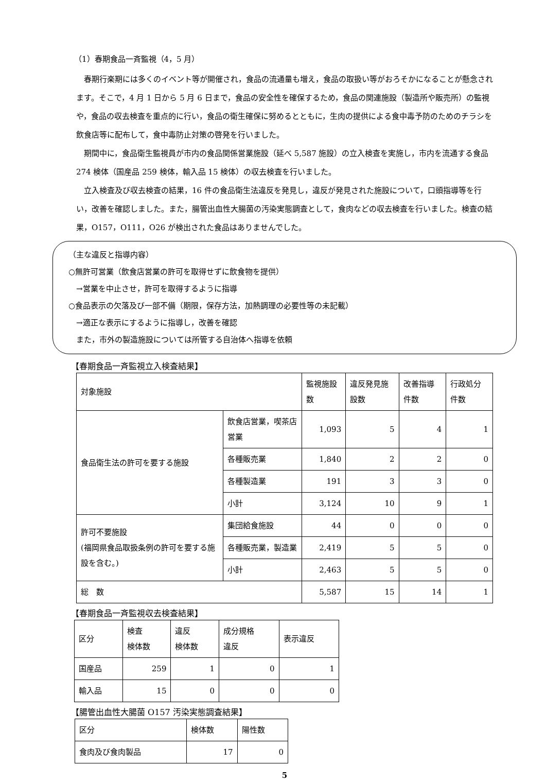（1）春期食品一斉監視（4，5 月）
春期行楽期には多くのイベント等が開催され，食品の流通量も増え，食品の取扱い等がおろそかになることが懸念されます。そこで，4 月 1 日から 5 月 6 日まで，食品の安全性を確保するため，食品の関連施設（製造所や販売所）の監視や，食品の収去検査を重点的に行い，食品の衛生確保に努めるとともに，生肉の提供による食中毒予防のためのチラシを飲食店等に配布して，食中毒防止対策の啓発を行いました。
期間中に，食品衛生監視員が市内の食品関係営業施設（延べ 5,587 施設）の立入検査を実施し，市内を流通する食品 274 検体（国産品 259 検体，輸入品 15 検体）の収去検査を行いました。
立入検査及び収去検査の結果，16 件の食品衛生法違反を発見し，違反が発見された施設について，口頭指導等を行い，改善を確認しました。また，腸管出血性大腸菌の汚染実態調査として，食肉などの収去検査を行いました。検査の結果，O157，O111，O26 が検出された食品はありませんでした。
（主な違反と指導内容）
○無許可営業（飲食店営業の許可を取得せずに飲食物を提供）
　→営業を中止させ，許可を取得するように指導
○食品表示の欠落及び一部不備（期限，保存方法，加熱調理の必要性等の未記載）
　→適正な表示にするように指導し，改善を確認
　また，市外の製造施設については所管する自治体へ指導を依頼
【春期食品一斉監視立入検査結果】
| 対象施設 | | 監視施設数 | 違反発見施設数 | 改善指導件数 | 行政処分件数 |
| --- | --- | --- | --- | --- | --- |
| 食品衛生法の許可を要する施設 | 飲食店営業，喫茶店営業 | 1,093 | 5 | 4 | 1 |
| | 各種販売業 | 1,840 | 2 | 2 | 0 |
| | 各種製造業 | 191 | 3 | 3 | 0 |
| | 小計 | 3,124 | 10 | 9 | 1 |
| 許可不要施設 (福岡県食品取扱条例の許可を要する施設を含む。) | 集団給食施設 | 44 | 0 | 0 | 0 |
| | 各種販売業，製造業 | 2,419 | 5 | 5 | 0 |
| | 小計 | 2,463 | 5 | 5 | 0 |
| 総 数 | | 5,587 | 15 | 14 | 1 |
【春期食品一斉監視収去検査結果】
| 区分 | 検査 検体数 | 違反 検体数 | 成分規格 違反 | 表示違反 |
| --- | --- | --- | --- | --- |
| 国産品 | 259 | 1 | 0 | 1 |
| 輸入品 | 15 | 0 | 0 | 0 |
【腸管出血性大腸菌 O157 汚染実態調査結果】
| 区分 | 検体数 | 陽性数 |
| --- | --- | --- |
| 食肉及び食肉製品 | 17 | 0 |
5